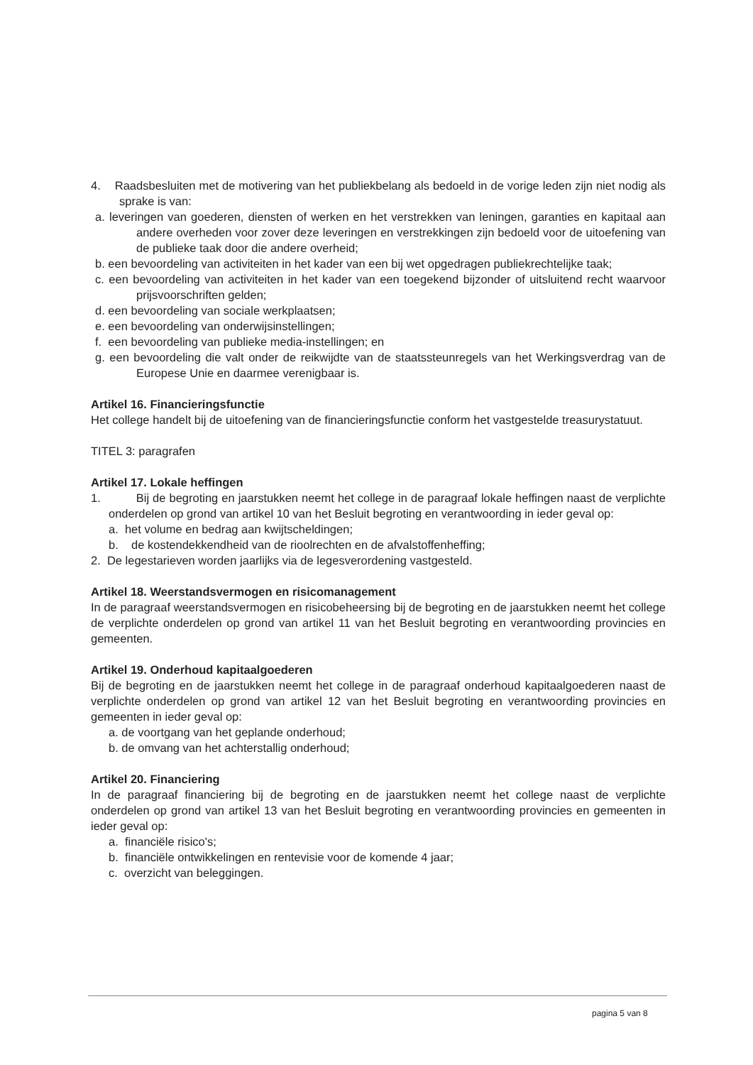4. Raadsbesluiten met de motivering van het publiekbelang als bedoeld in de vorige leden zijn niet nodig als sprake is van:
a. leveringen van goederen, diensten of werken en het verstrekken van leningen, garanties en kapitaal aan andere overheden voor zover deze leveringen en verstrekkingen zijn bedoeld voor de uitoefening van de publieke taak door die andere overheid;
b. een bevoordeling van activiteiten in het kader van een bij wet opgedragen publiekrechtelijke taak;
c. een bevoordeling van activiteiten in het kader van een toegekend bijzonder of uitsluitend recht waarvoor prijsvoorschriften gelden;
d. een bevoordeling van sociale werkplaatsen;
e. een bevoordeling van onderwijsinstellingen;
f. een bevoordeling van publieke media-instellingen; en
g. een bevoordeling die valt onder de reikwijdte van de staatssteunregels van het Werkingsverdrag van de Europese Unie en daarmee verenigbaar is.
Artikel 16. Financieringsfunctie
Het college handelt bij de uitoefening van de financieringsfunctie conform het vastgestelde treasurystatuut.
TITEL 3: paragrafen
Artikel 17. Lokale heffingen
1. Bij de begroting en jaarstukken neemt het college in de paragraaf lokale heffingen naast de verplichte onderdelen op grond van artikel 10 van het Besluit begroting en verantwoording in ieder geval op:
a. het volume en bedrag aan kwijtscheldingen;
b. de kostendekkendheid van de rioolrechten en de afvalstoffenheffing;
2. De legestarieven worden jaarlijks via de legesverordening vastgesteld.
Artikel 18. Weerstandsvermogen en risicomanagement
In de paragraaf weerstandsvermogen en risicobeheersing bij de begroting en de jaarstukken neemt het college de verplichte onderdelen op grond van artikel 11 van het Besluit begroting en verantwoording provincies en gemeenten.
Artikel 19. Onderhoud kapitaalgoederen
Bij de begroting en de jaarstukken neemt het college in de paragraaf onderhoud kapitaalgoederen naast de verplichte onderdelen op grond van artikel 12 van het Besluit begroting en verantwoording provincies en gemeenten in ieder geval op:
a. de voortgang van het geplande onderhoud;
b. de omvang van het achterstallig onderhoud;
Artikel 20. Financiering
In de paragraaf financiering bij de begroting en de jaarstukken neemt het college naast de verplichte onderdelen op grond van artikel 13 van het Besluit begroting en verantwoording provincies en gemeenten in ieder geval op:
a. financiële risico's;
b. financiële ontwikkelingen en rentevisie voor de komende 4 jaar;
c. overzicht van beleggingen.
pagina 5 van 8